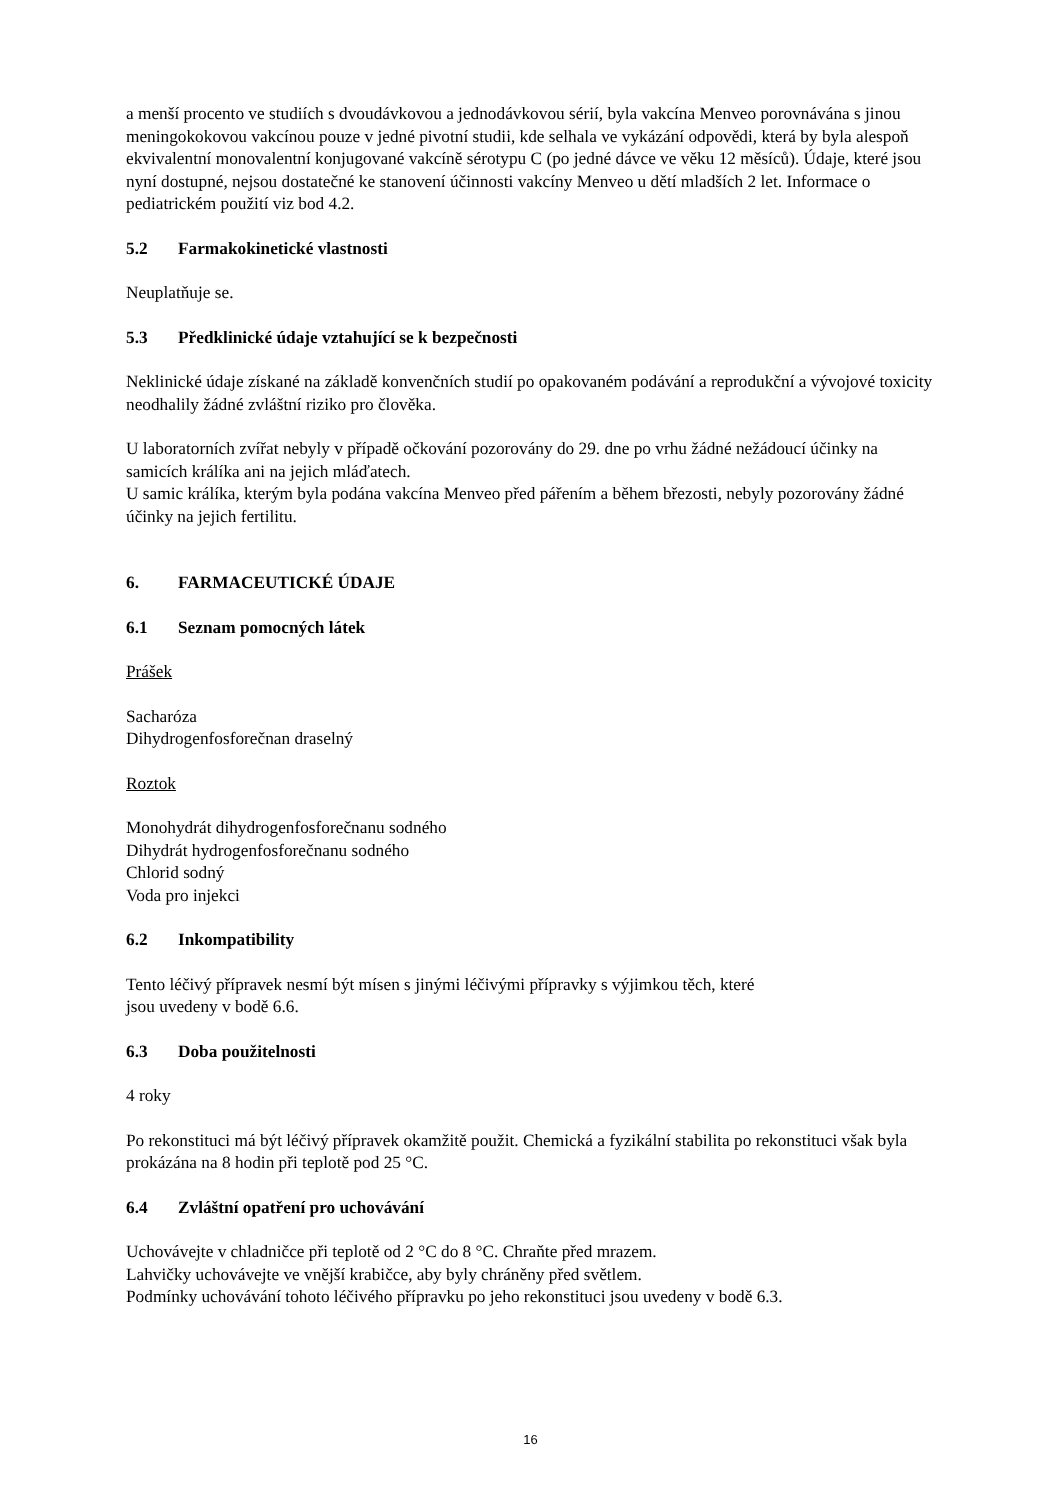a menší procento ve studiích s dvoudávkovou a jednodávkovou sérií, byla vakcína Menveo porovnávána s jinou meningokokovou vakcínou pouze v jedné pivotní studii, kde selhala ve vykázání odpovědi, která by byla alespoň ekvivalentní monovalentní konjugované vakcíně sérotypu C (po jedné dávce ve věku 12 měsíců). Údaje, které jsou nyní dostupné, nejsou dostatečné ke stanovení účinnosti vakcíny Menveo u dětí mladších 2 let. Informace o pediatrickém použití viz bod 4.2.
5.2 Farmakokinetické vlastnosti
Neuplatňuje se.
5.3 Předklinické údaje vztahující se k bezpečnosti
Neklinické údaje získané na základě konvenčních studií po opakovaném podávání a reprodukční a vývojové toxicity neodhalily žádné zvláštní riziko pro člověka.
U laboratorních zvířat nebyly v případě očkování pozorovány do 29. dne po vrhu žádné nežádoucí účinky na samicích králíka ani na jejich mláďatech.
U samic králíka, kterým byla podána vakcína Menveo před pářením a během březosti, nebyly pozorovány žádné účinky na jejich fertilitu.
6. FARMACEUTICKÉ ÚDAJE
6.1 Seznam pomocných látek
Prášek
Sacharóza
Dihydrogenfosforečnan draselný
Roztok
Monohydrát dihydrogenfosforečnanu sodného
Dihydrát hydrogenfosforečnanu sodného
Chlorid sodný
Voda pro injekci
6.2 Inkompatibility
Tento léčivý přípravek nesmí být mísen s jinými léčivými přípravky s výjimkou těch, které
jsou uvedeny v bodě 6.6.
6.3 Doba použitelnosti
4 roky
Po rekonstituci má být léčivý přípravek okamžitě použit. Chemická a fyzikální stabilita po rekonstituci však byla prokázána na 8 hodin při teplotě pod 25 °C.
6.4 Zvláštní opatření pro uchovávání
Uchovávejte v chladničce při teplotě od 2 °C do 8 °C. Chraňte před mrazem.
Lahvičky uchovávejte ve vnější krabičce, aby byly chráněny před světlem.
Podmínky uchovávání tohoto léčivého přípravku po jeho rekonstituci jsou uvedeny v bodě 6.3.
16